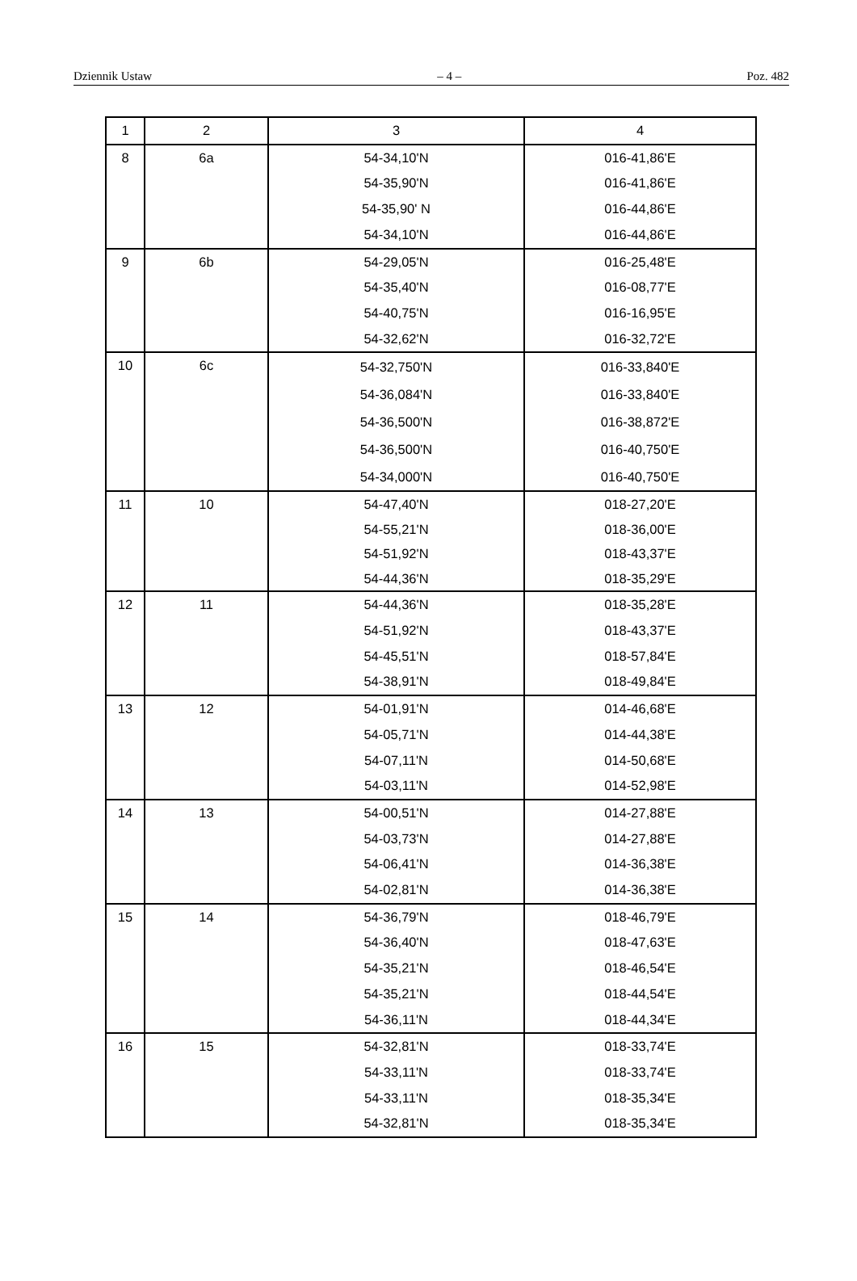Dziennik Ustaw – 4 – Poz. 482
| 1 | 2 | 3 | 4 |
| 8 | 6a | 54-34,10'N 54-35,90'N 54-35,90' N 54-34,10'N | 016-41,86'E 016-41,86'E 016-44,86'E 016-44,86'E |
| 9 | 6b | 54-29,05'N 54-35,40'N 54-40,75'N 54-32,62'N | 016-25,48'E 016-08,77'E 016-16,95'E 016-32,72'E |
| 10 | 6c | 54-32,750'N 54-36,084'N 54-36,500'N 54-36,500'N 54-34,000'N | 016-33,840'E 016-33,840'E 016-38,872'E 016-40,750'E 016-40,750'E |
| 11 | 10 | 54-47,40'N 54-55,21'N 54-51,92'N 54-44,36'N | 018-27,20'E 018-36,00'E 018-43,37'E 018-35,29'E |
| 12 | 11 | 54-44,36'N 54-51,92'N 54-45,51'N 54-38,91'N | 018-35,28'E 018-43,37'E 018-57,84'E 018-49,84'E |
| 13 | 12 | 54-01,91'N 54-05,71'N 54-07,11'N 54-03,11'N | 014-46,68'E 014-44,38'E 014-50,68'E 014-52,98'E |
| 14 | 13 | 54-00,51'N 54-03,73'N 54-06,41'N 54-02,81'N | 014-27,88'E 014-27,88'E 014-36,38'E 014-36,38'E |
| 15 | 14 | 54-36,79'N 54-36,40'N 54-35,21'N 54-35,21'N 54-36,11'N | 018-46,79'E 018-47,63'E 018-46,54'E 018-44,54'E 018-44,34'E |
| 16 | 15 | 54-32,81'N 54-33,11'N 54-33,11'N 54-32,81'N | 018-33,74'E 018-33,74'E 018-35,34'E 018-35,34'E |